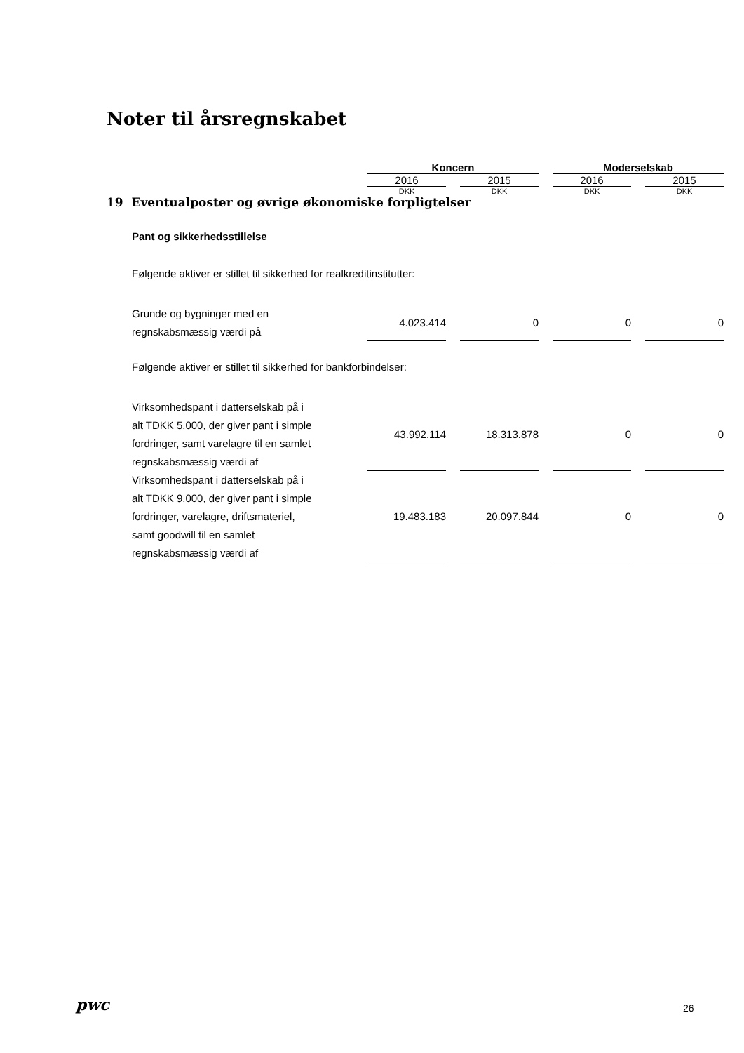Noter til årsregnskabet
| | Koncern | | | | Moderselskab | | |
| | 2016 | | 2015 | | 2016 | | 2015 |
| | DKK | | DKK | | DKK | | DKK |
| 19 Eventualposter og øvrige økonomiske forpligtelser | | | | | | | |
| Pant og sikkerhedsstillelse | | | | | | | |
| Følgende aktiver er stillet til sikkerhed for realkreditinstitutter: | | | | | | | |
| Grunde og bygninger med en regnskabsmæssig værdi på | 4.023.414 | | 0 | | 0 | | 0 |
| Følgende aktiver er stillet til sikkerhed for bankforbindelser: | | | | | | | |
| Virksomhedspant i datterselskab på i alt TDKK 5.000, der giver pant i simple fordringer, samt varelagre til en samlet regnskabsmæssig værdi af | 43.992.114 | | 18.313.878 | | 0 | | 0 |
| Virksomhedspant i datterselskab på i alt TDKK 9.000, der giver pant i simple fordringer, varelagre, driftsmateriel, samt goodwill til en samlet regnskabsmæssig værdi af | 19.483.183 | | 20.097.844 | | 0 | | 0 |
pwc 26